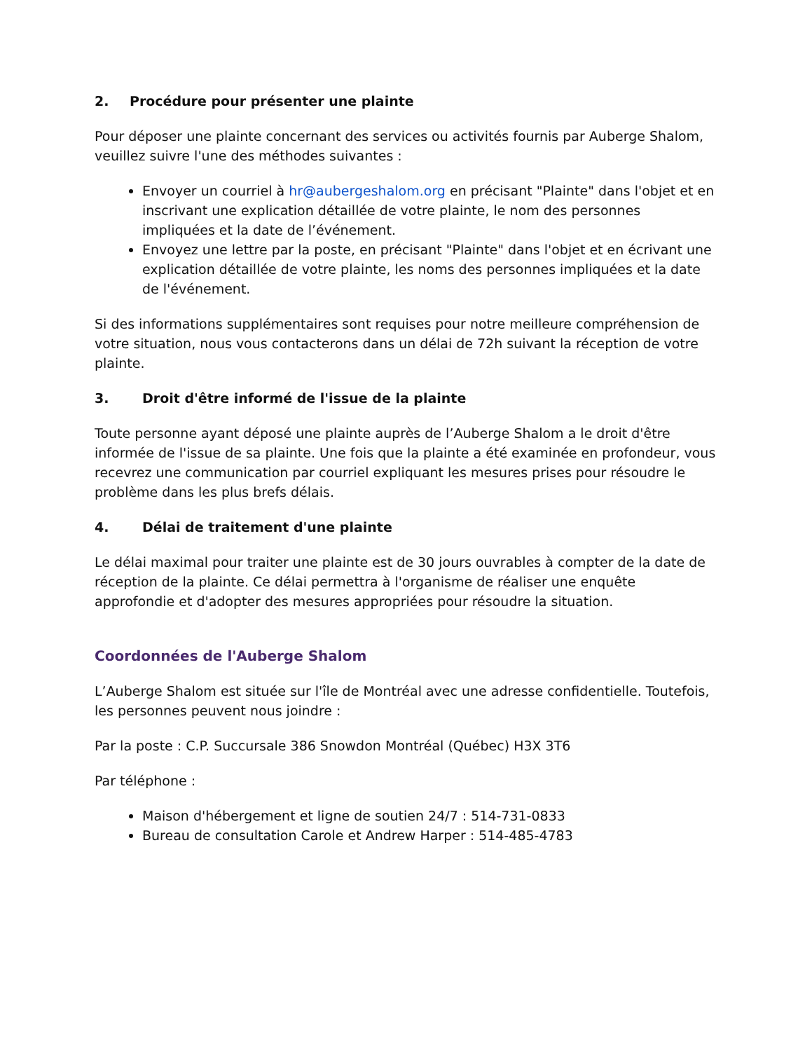2. Procédure pour présenter une plainte
Pour déposer une plainte concernant des services ou activités fournis par Auberge Shalom, veuillez suivre l'une des méthodes suivantes :
Envoyer un courriel à hr@aubergeshalom.org en précisant "Plainte" dans l'objet et en inscrivant une explication détaillée de votre plainte, le nom des personnes impliquées et la date de l’événement.
Envoyez une lettre par la poste, en précisant "Plainte" dans l'objet et en écrivant une explication détaillée de votre plainte, les noms des personnes impliquées et la date de l'événement.
Si des informations supplémentaires sont requises pour notre meilleure compréhension de votre situation, nous vous contacterons dans un délai de 72h suivant la réception de votre plainte.
3. Droit d'être informé de l'issue de la plainte
Toute personne ayant déposé une plainte auprès de l’Auberge Shalom a le droit d'être informée de l'issue de sa plainte. Une fois que la plainte a été examinée en profondeur, vous recevrez une communication par courriel expliquant les mesures prises pour résoudre le problème dans les plus brefs délais.
4. Délai de traitement d'une plainte
Le délai maximal pour traiter une plainte est de 30 jours ouvrables à compter de la date de réception de la plainte. Ce délai permettra à l'organisme de réaliser une enquête approfondie et d'adopter des mesures appropriées pour résoudre la situation.
Coordonnées de l'Auberge Shalom
L’Auberge Shalom est située sur l'île de Montréal avec une adresse confidentielle. Toutefois, les personnes peuvent nous joindre :
Par la poste : C.P. Succursale 386 Snowdon Montréal (Québec) H3X 3T6
Par téléphone :
Maison d'hébergement et ligne de soutien 24/7 : 514-731-0833
Bureau de consultation Carole et Andrew Harper : 514-485-4783